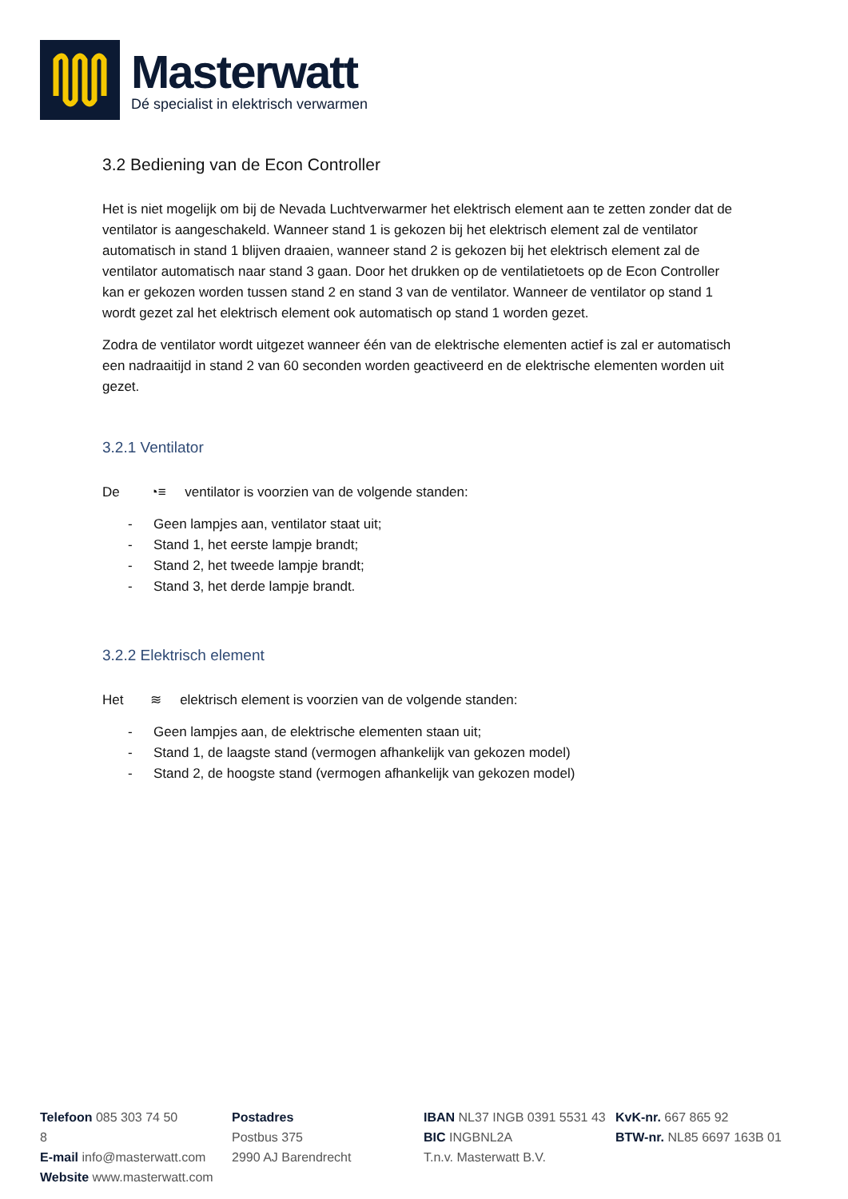Masterwatt
Dé specialist in elektrisch verwarmen
3.2 Bediening van de Econ Controller
Het is niet mogelijk om bij de Nevada Luchtverwarmer het elektrisch element aan te zetten zonder dat de ventilator is aangeschakeld. Wanneer stand 1 is gekozen bij het elektrisch element zal de ventilator automatisch in stand 1 blijven draaien, wanneer stand 2 is gekozen bij het elektrisch element zal de ventilator automatisch naar stand 3 gaan. Door het drukken op de ventilatietoets op de Econ Controller kan er gekozen worden tussen stand 2 en stand 3 van de ventilator. Wanneer de ventilator op stand 1 wordt gezet zal het elektrisch element ook automatisch op stand 1 worden gezet.
Zodra de ventilator wordt uitgezet wanneer één van de elektrische elementen actief is zal er automatisch een nadraaitijd in stand 2 van 60 seconden worden geactiveerd en de elektrische elementen worden uit gezet.
3.2.1 Ventilator
De ◔≡ ventilator is voorzien van de volgende standen:
- Geen lampjes aan, ventilator staat uit;
- Stand 1, het eerste lampje brandt;
- Stand 2, het tweede lampje brandt;
- Stand 3, het derde lampje brandt.
3.2.2 Elektrisch element
Het ≋ elektrisch element is voorzien van de volgende standen:
- Geen lampjes aan, de elektrische elementen staan uit;
- Stand 1, de laagste stand (vermogen afhankelijk van gekozen model)
- Stand 2, de hoogste stand (vermogen afhankelijk van gekozen model)
Telefoon 085 303 74 50
8
E-mail info@masterwatt.com
Website www.masterwatt.com
Postadres
Postbus 375
2990 AJ Barendrecht
IBAN NL37 INGB 0391 5531 43
BIC INGBNL2A
T.n.v. Masterwatt B.V.
KvK-nr. 667 865 92
BTW-nr. NL85 6697 163B 01